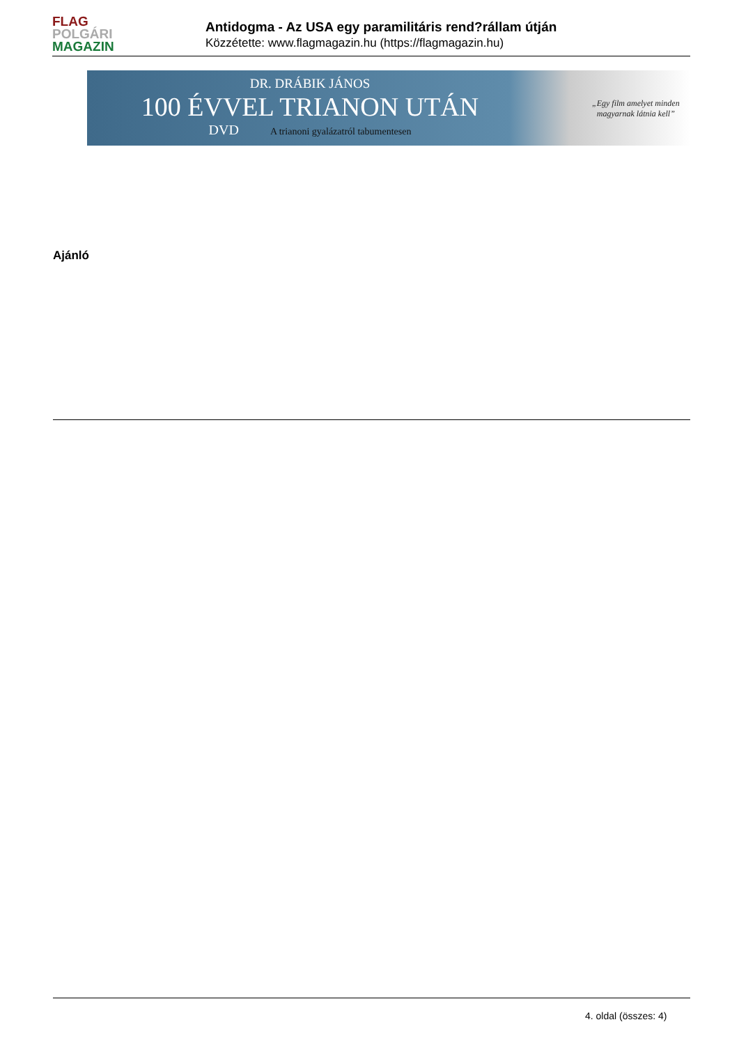FLAG
POLGÁRI
MAGAZIN
Antidogma - Az USA egy paramilitáris rend?rállam útján
Közzétette: www.flagmagazin.hu (https://flagmagazin.hu)
DR. DRÁBIK JÁNOS
100 ÉVVEL TRIANON UTÁN
DVD A trianoni gyalázatról tabumentesen
„Egy film amelyet minden
magyarnak látnia kell”
Ajánló
4. oldal (összes: 4)